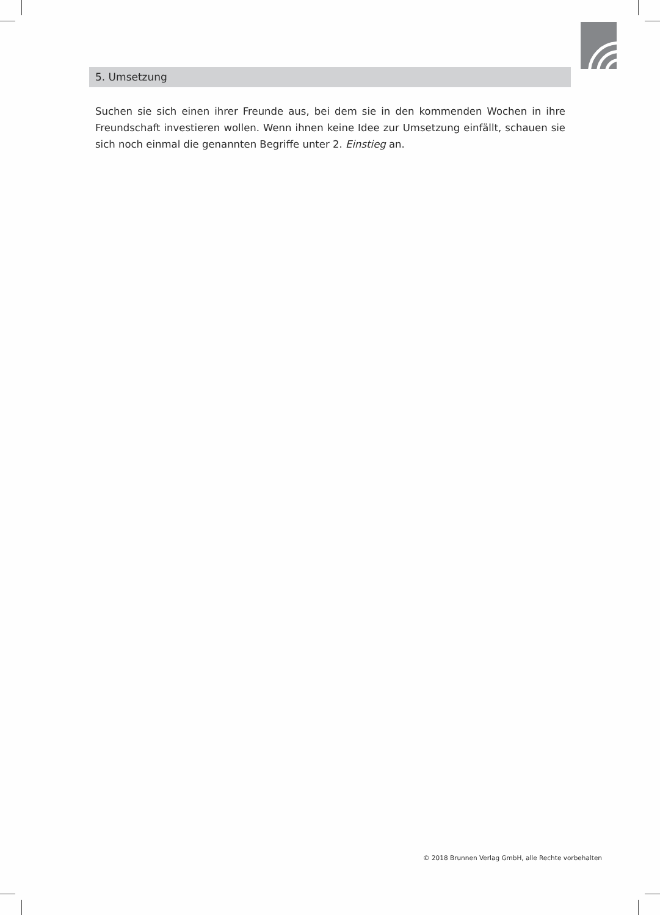5. Umsetzung
Suchen sie sich einen ihrer Freunde aus, bei dem sie in den kommenden Wochen in ihre Freundschaft investieren wollen. Wenn ihnen keine Idee zur Umsetzung einfällt, schauen sie sich noch einmal die genannten Begriffe unter 2. Einstieg an.
© 2018 Brunnen Verlag GmbH, alle Rechte vorbehalten